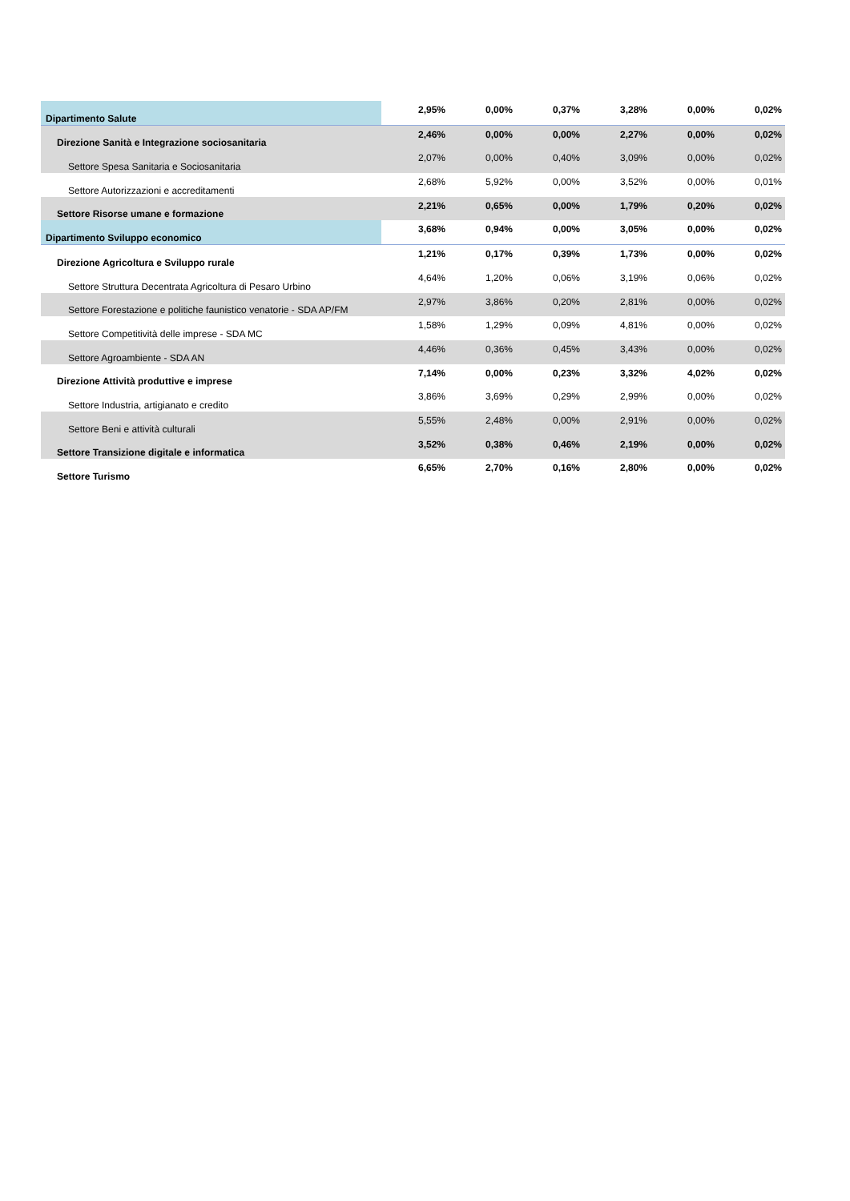| Dipartimento Salute | 2,95% | 0,00% | 0,37% | 3,28% | 0,00% | 0,02% |
| Direzione Sanità e Integrazione sociosanitaria | 2,46% | 0,00% | 0,00% | 2,27% | 0,00% | 0,02% |
| Settore Spesa Sanitaria e Sociosanitaria | 2,07% | 0,00% | 0,40% | 3,09% | 0,00% | 0,02% |
| Settore Autorizzazioni e accreditamenti | 2,68% | 5,92% | 0,00% | 3,52% | 0,00% | 0,01% |
| Settore Risorse umane e formazione | 2,21% | 0,65% | 0,00% | 1,79% | 0,20% | 0,02% |
| Dipartimento Sviluppo economico | 3,68% | 0,94% | 0,00% | 3,05% | 0,00% | 0,02% |
| Direzione Agricoltura e Sviluppo rurale | 1,21% | 0,17% | 0,39% | 1,73% | 0,00% | 0,02% |
| Settore Struttura Decentrata Agricoltura di Pesaro Urbino | 4,64% | 1,20% | 0,06% | 3,19% | 0,06% | 0,02% |
| Settore Forestazione e politiche faunistico venatorie - SDA AP/FM | 2,97% | 3,86% | 0,20% | 2,81% | 0,00% | 0,02% |
| Settore Competitività delle imprese - SDA MC | 1,58% | 1,29% | 0,09% | 4,81% | 0,00% | 0,02% |
| Settore Agroambiente - SDA AN | 4,46% | 0,36% | 0,45% | 3,43% | 0,00% | 0,02% |
| Direzione Attività produttive e imprese | 7,14% | 0,00% | 0,23% | 3,32% | 4,02% | 0,02% |
| Settore Industria, artigianato e credito | 3,86% | 3,69% | 0,29% | 2,99% | 0,00% | 0,02% |
| Settore Beni e attività culturali | 5,55% | 2,48% | 0,00% | 2,91% | 0,00% | 0,02% |
| Settore Transizione digitale e informatica | 3,52% | 0,38% | 0,46% | 2,19% | 0,00% | 0,02% |
| Settore Turismo | 6,65% | 2,70% | 0,16% | 2,80% | 0,00% | 0,02% |